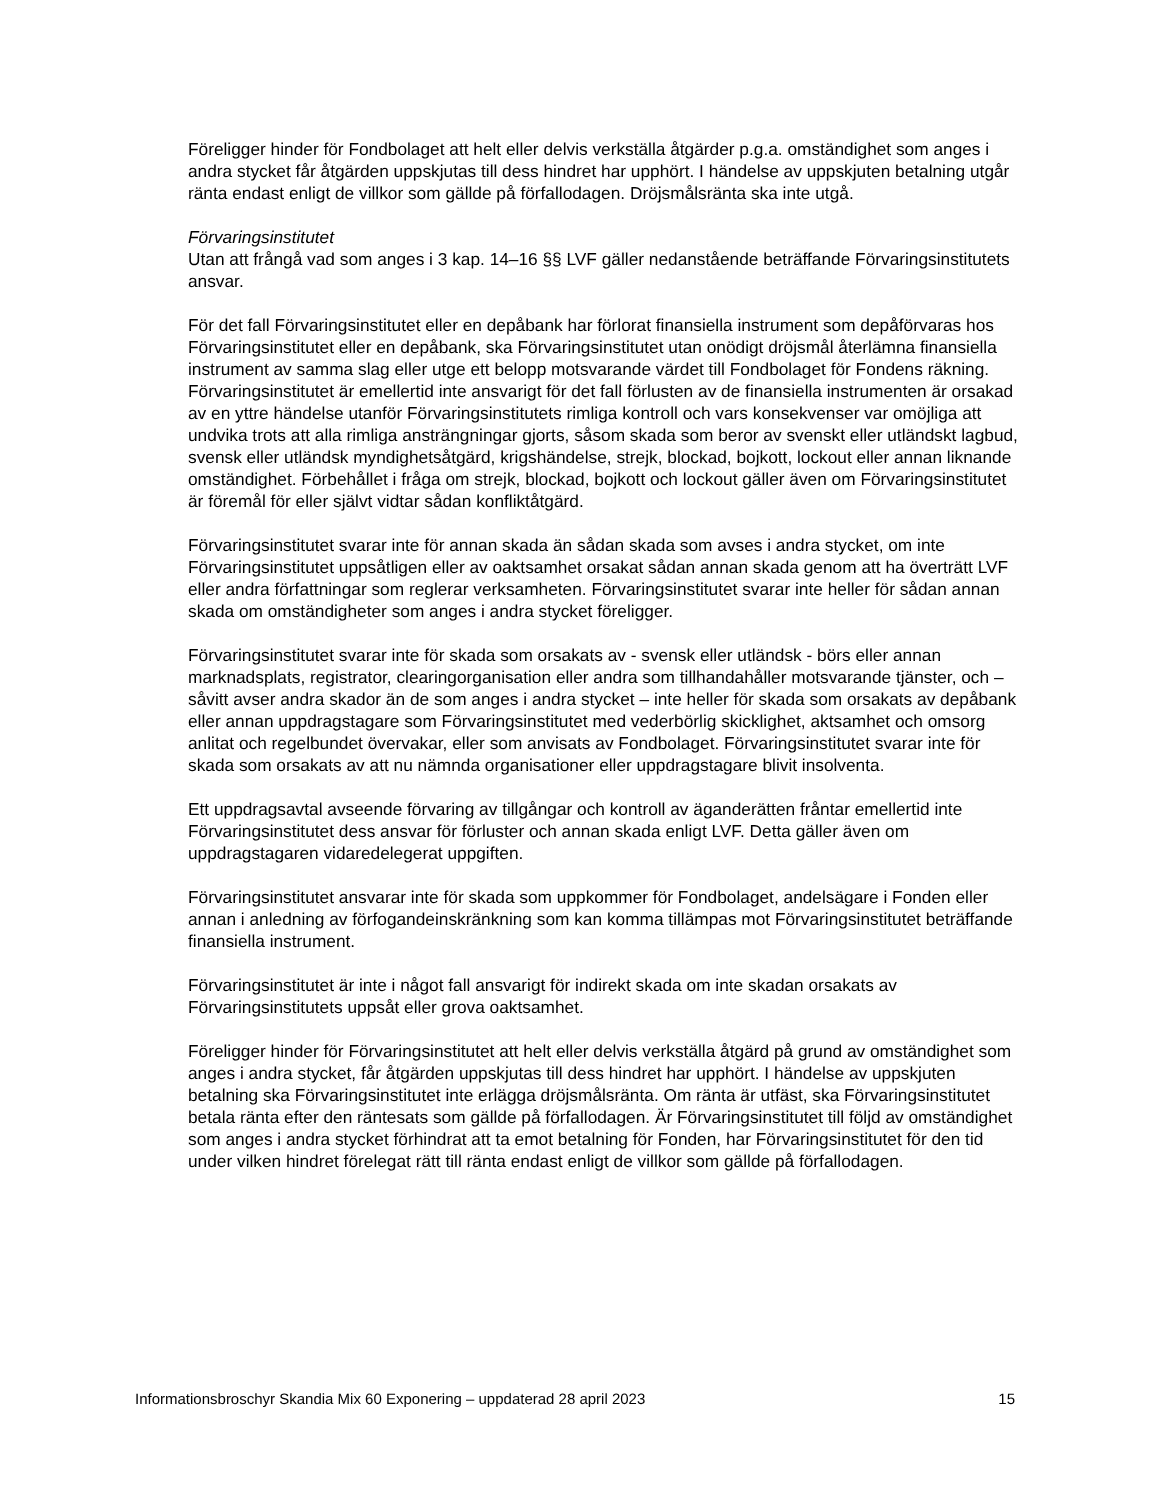Föreligger hinder för Fondbolaget att helt eller delvis verkställa åtgärder p.g.a. omständighet som anges i andra stycket får åtgärden uppskjutas till dess hindret har upphört. I händelse av uppskjuten betalning utgår ränta endast enligt de villkor som gällde på förfallodagen. Dröjsmålsränta ska inte utgå.
Förvaringsinstitutet
Utan att frångå vad som anges i 3 kap. 14–16 §§ LVF gäller nedanstående beträffande Förvaringsinstitutets ansvar.
För det fall Förvaringsinstitutet eller en depåbank har förlorat finansiella instrument som depåförvaras hos Förvaringsinstitutet eller en depåbank, ska Förvaringsinstitutet utan onödigt dröjsmål återlämna finansiella instrument av samma slag eller utge ett belopp motsvarande värdet till Fondbolaget för Fondens räkning. Förvaringsinstitutet är emellertid inte ansvarigt för det fall förlusten av de finansiella instrumenten är orsakad av en yttre händelse utanför Förvaringsinstitutets rimliga kontroll och vars konsekvenser var omöjliga att undvika trots att alla rimliga ansträngningar gjorts, såsom skada som beror av svenskt eller utländskt lagbud, svensk eller utländsk myndighetsåtgärd, krigshändelse, strejk, blockad, bojkott, lockout eller annan liknande omständighet. Förbehållet i fråga om strejk, blockad, bojkott och lockout gäller även om Förvaringsinstitutet är föremål för eller självt vidtar sådan konfliktåtgärd.
Förvaringsinstitutet svarar inte för annan skada än sådan skada som avses i andra stycket, om inte Förvaringsinstitutet uppsåtligen eller av oaktsamhet orsakat sådan annan skada genom att ha överträtt LVF eller andra författningar som reglerar verksamheten. Förvaringsinstitutet svarar inte heller för sådan annan skada om omständigheter som anges i andra stycket föreligger.
Förvaringsinstitutet svarar inte för skada som orsakats av - svensk eller utländsk - börs eller annan marknadsplats, registrator, clearingorganisation eller andra som tillhandahåller motsvarande tjänster, och – såvitt avser andra skador än de som anges i andra stycket – inte heller för skada som orsakats av depåbank eller annan uppdragstagare som Förvaringsinstitutet med vederbörlig skicklighet, aktsamhet och omsorg anlitat och regelbundet övervakar, eller som anvisats av Fondbolaget. Förvaringsinstitutet svarar inte för skada som orsakats av att nu nämnda organisationer eller uppdragstagare blivit insolventa.
Ett uppdragsavtal avseende förvaring av tillgångar och kontroll av äganderätten fråntar emellertid inte Förvaringsinstitutet dess ansvar för förluster och annan skada enligt LVF. Detta gäller även om uppdragstagaren vidaredelegerat uppgiften.
Förvaringsinstitutet ansvarar inte för skada som uppkommer för Fondbolaget, andelsägare i Fonden eller annan i anledning av förfogandeinskränkning som kan komma tillämpas mot Förvaringsinstitutet beträffande finansiella instrument.
Förvaringsinstitutet är inte i något fall ansvarigt för indirekt skada om inte skadan orsakats av Förvaringsinstitutets uppsåt eller grova oaktsamhet.
Föreligger hinder för Förvaringsinstitutet att helt eller delvis verkställa åtgärd på grund av omständighet som anges i andra stycket, får åtgärden uppskjutas till dess hindret har upphört. I händelse av uppskjuten betalning ska Förvaringsinstitutet inte erlägga dröjsmålsränta. Om ränta är utfäst, ska Förvaringsinstitutet betala ränta efter den räntesats som gällde på förfallodagen. Är Förvaringsinstitutet till följd av omständighet som anges i andra stycket förhindrat att ta emot betalning för Fonden, har Förvaringsinstitutet för den tid under vilken hindret förelegat rätt till ränta endast enligt de villkor som gällde på förfallodagen.
Informationsbroschyr Skandia Mix 60 Exponering – uppdaterad 28 april 2023 15